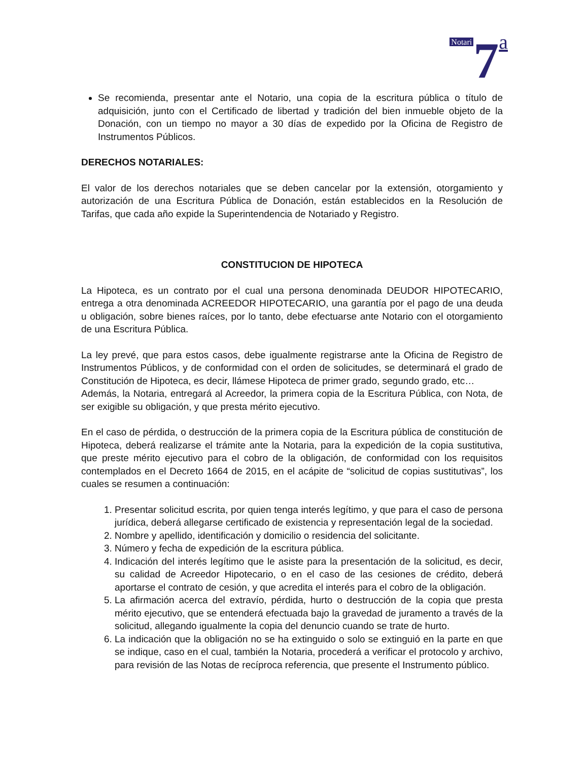Notari 7 a
Se recomienda, presentar ante el Notario, una copia de la escritura pública o título de adquisición, junto con el Certificado de libertad y tradición del bien inmueble objeto de la Donación, con un tiempo no mayor a 30 días de expedido por la Oficina de Registro de Instrumentos Públicos.
DERECHOS NOTARIALES:
El valor de los derechos notariales que se deben cancelar por la extensión, otorgamiento y autorización de una Escritura Pública de Donación, están establecidos en la Resolución de Tarifas, que cada año expide la Superintendencia de Notariado y Registro.
CONSTITUCION DE HIPOTECA
La Hipoteca, es un contrato por el cual una persona denominada DEUDOR HIPOTECARIO, entrega a otra denominada ACREEDOR HIPOTECARIO, una garantía por el pago de una deuda u obligación, sobre bienes raíces, por lo tanto, debe efectuarse ante Notario con el otorgamiento de una Escritura Pública.
La ley prevé, que para estos casos, debe igualmente registrarse ante la Oficina de Registro de Instrumentos Públicos, y de conformidad con el orden de solicitudes, se determinará el grado de Constitución de Hipoteca, es decir, llámese Hipoteca de primer grado, segundo grado, etc…
Además, la Notaria, entregará al Acreedor, la primera copia de la Escritura Pública, con Nota, de ser exigible su obligación, y que presta mérito ejecutivo.
En el caso de pérdida, o destrucción de la primera copia de la Escritura pública de constitución de Hipoteca, deberá realizarse el trámite ante la Notaria, para la expedición de la copia sustitutiva, que preste mérito ejecutivo para el cobro de la obligación, de conformidad con los requisitos contemplados en el Decreto 1664 de 2015, en el acápite de “solicitud de copias sustitutivas”, los cuales se resumen a continuación:
1. Presentar solicitud escrita, por quien tenga interés legítimo, y que para el caso de persona jurídica, deberá allegarse certificado de existencia y representación legal de la sociedad.
2. Nombre y apellido, identificación y domicilio o residencia del solicitante.
3. Número y fecha de expedición de la escritura pública.
4. Indicación del interés legítimo que le asiste para la presentación de la solicitud, es decir, su calidad de Acreedor Hipotecario, o en el caso de las cesiones de crédito, deberá aportarse el contrato de cesión, y que acredita el interés para el cobro de la obligación.
5. La afirmación acerca del extravío, pérdida, hurto o destrucción de la copia que presta mérito ejecutivo, que se entenderá efectuada bajo la gravedad de juramento a través de la solicitud, allegando igualmente la copia del denuncio cuando se trate de hurto.
6. La indicación que la obligación no se ha extinguido o solo se extinguió en la parte en que se indique, caso en el cual, también la Notaria, procederá a verificar el protocolo y archivo, para revisión de las Notas de recíproca referencia, que presente el Instrumento público.